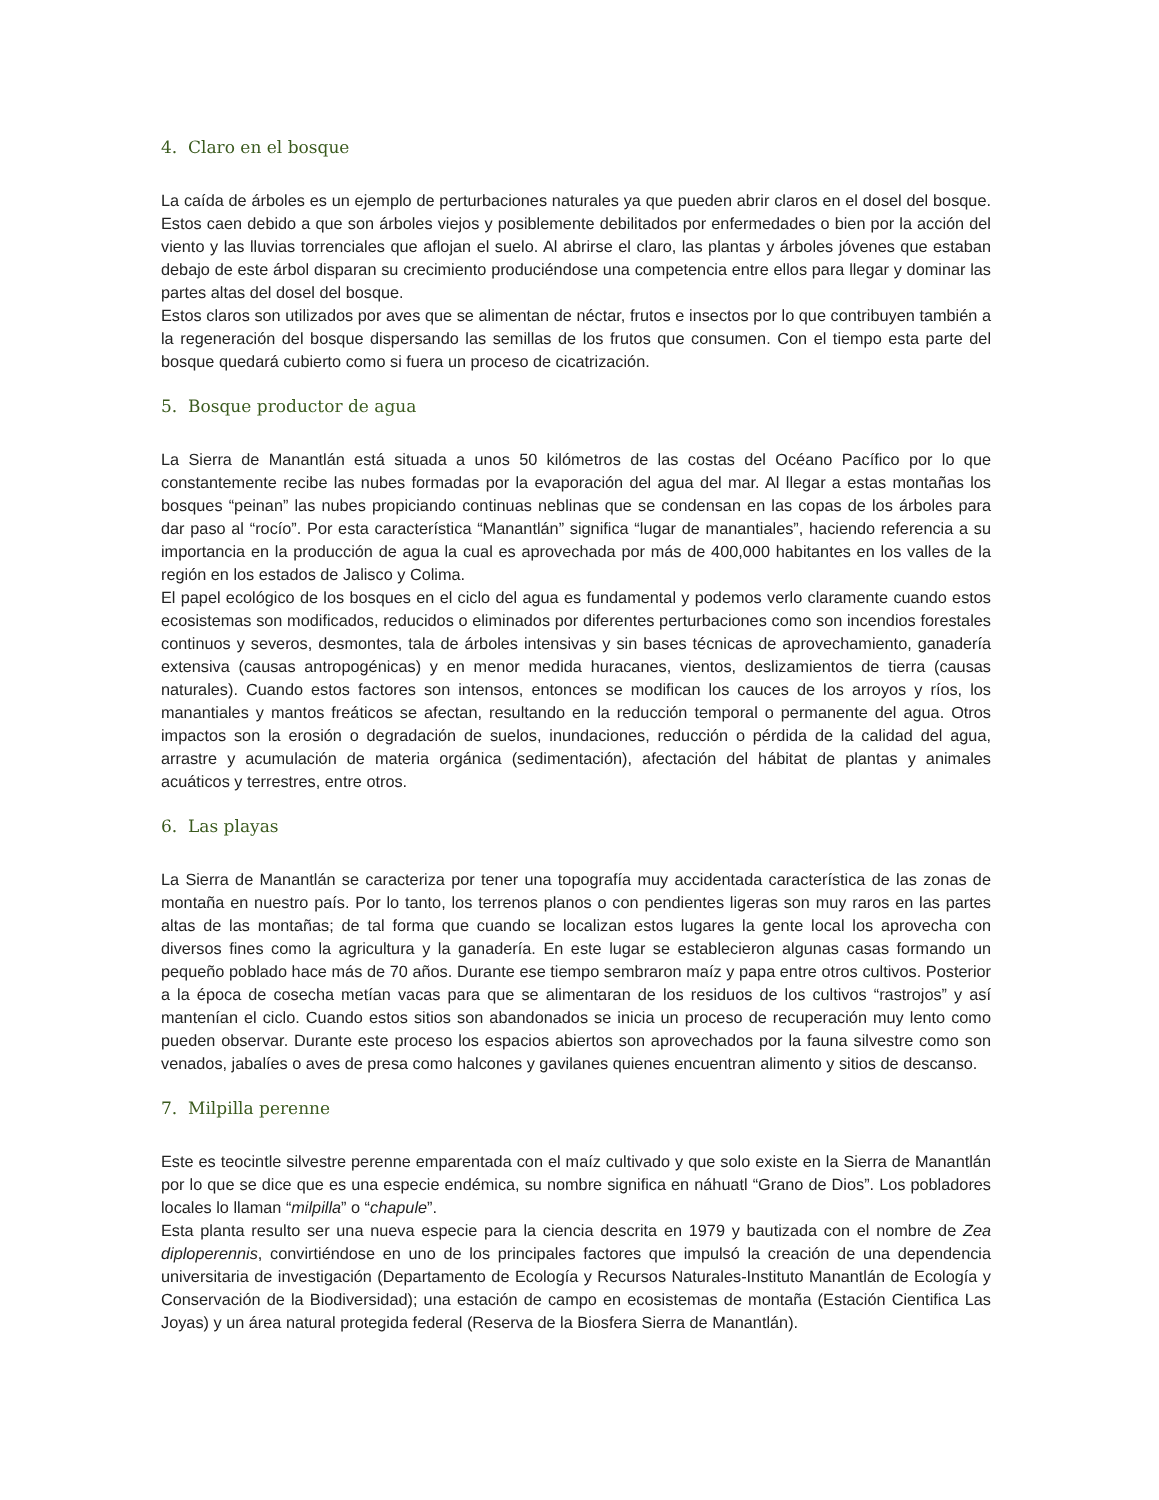4. Claro en el bosque
La caída de árboles es un ejemplo de perturbaciones naturales ya que pueden abrir claros en el dosel del bosque. Estos caen debido a que son árboles viejos y posiblemente debilitados por enfermedades o bien por la acción del viento y las lluvias torrenciales que aflojan el suelo. Al abrirse el claro, las plantas y árboles jóvenes que estaban debajo de este árbol disparan su crecimiento produciéndose una competencia entre ellos para llegar y dominar las partes altas del dosel del bosque.
Estos claros son utilizados por aves que se alimentan de néctar, frutos e insectos por lo que contribuyen también a la regeneración del bosque dispersando las semillas de los frutos que consumen. Con el tiempo esta parte del bosque quedará cubierto como si fuera un proceso de cicatrización.
5. Bosque productor de agua
La Sierra de Manantlán está situada a unos 50 kilómetros de las costas del Océano Pacífico por lo que constantemente recibe las nubes formadas por la evaporación del agua del mar. Al llegar a estas montañas los bosques “peinan” las nubes propiciando continuas neblinas que se condensan en las copas de los árboles para dar paso al “rocío”. Por esta característica “Manantlán” significa “lugar de manantiales”, haciendo referencia a su importancia en la producción de agua la cual es aprovechada por más de 400,000 habitantes en los valles de la región en los estados de Jalisco y Colima.
El papel ecológico de los bosques en el ciclo del agua es fundamental y podemos verlo claramente cuando estos ecosistemas son modificados, reducidos o eliminados por diferentes perturbaciones como son incendios forestales continuos y severos, desmontes, tala de árboles intensivas y sin bases técnicas de aprovechamiento, ganadería extensiva (causas antropogénicas) y en menor medida huracanes, vientos, deslizamientos de tierra (causas naturales). Cuando estos factores son intensos, entonces se modifican los cauces de los arroyos y ríos, los manantiales y mantos freáticos se afectan, resultando en la reducción temporal o permanente del agua. Otros impactos son la erosión o degradación de suelos, inundaciones, reducción o pérdida de la calidad del agua, arrastre y acumulación de materia orgánica (sedimentación), afectación del hábitat de plantas y animales acuáticos y terrestres, entre otros.
6. Las playas
La Sierra de Manantlán se caracteriza por tener una topografía muy accidentada característica de las zonas de montaña en nuestro país. Por lo tanto, los terrenos planos o con pendientes ligeras son muy raros en las partes altas de las montañas; de tal forma que cuando se localizan estos lugares la gente local los aprovecha con diversos fines como la agricultura y la ganadería. En este lugar se establecieron algunas casas formando un pequeño poblado hace más de 70 años. Durante ese tiempo sembraron maíz y papa entre otros cultivos. Posterior a la época de cosecha metían vacas para que se alimentaran de los residuos de los cultivos “rastrojos” y así mantenían el ciclo. Cuando estos sitios son abandonados se inicia un proceso de recuperación muy lento como pueden observar. Durante este proceso los espacios abiertos son aprovechados por la fauna silvestre como son venados, jabalíes o aves de presa como halcones y gavilanes quienes encuentran alimento y sitios de descanso.
7. Milpilla perenne
Este es teocintle silvestre perenne emparentada con el maíz cultivado y que solo existe en la Sierra de Manantlán por lo que se dice que es una especie endémica, su nombre significa en náhuatl “Grano de Dios”. Los pobladores locales lo llaman “milpilla” o “chapule”.
Esta planta resulto ser una nueva especie para la ciencia descrita en 1979 y bautizada con el nombre de Zea diploperennis, convirtiéndose en uno de los principales factores que impulsó la creación de una dependencia universitaria de investigación (Departamento de Ecología y Recursos Naturales-Instituto Manantlán de Ecología y Conservación de la Biodiversidad); una estación de campo en ecosistemas de montaña (Estación Cientifica Las Joyas) y un área natural protegida federal (Reserva de la Biosfera Sierra de Manantlán).